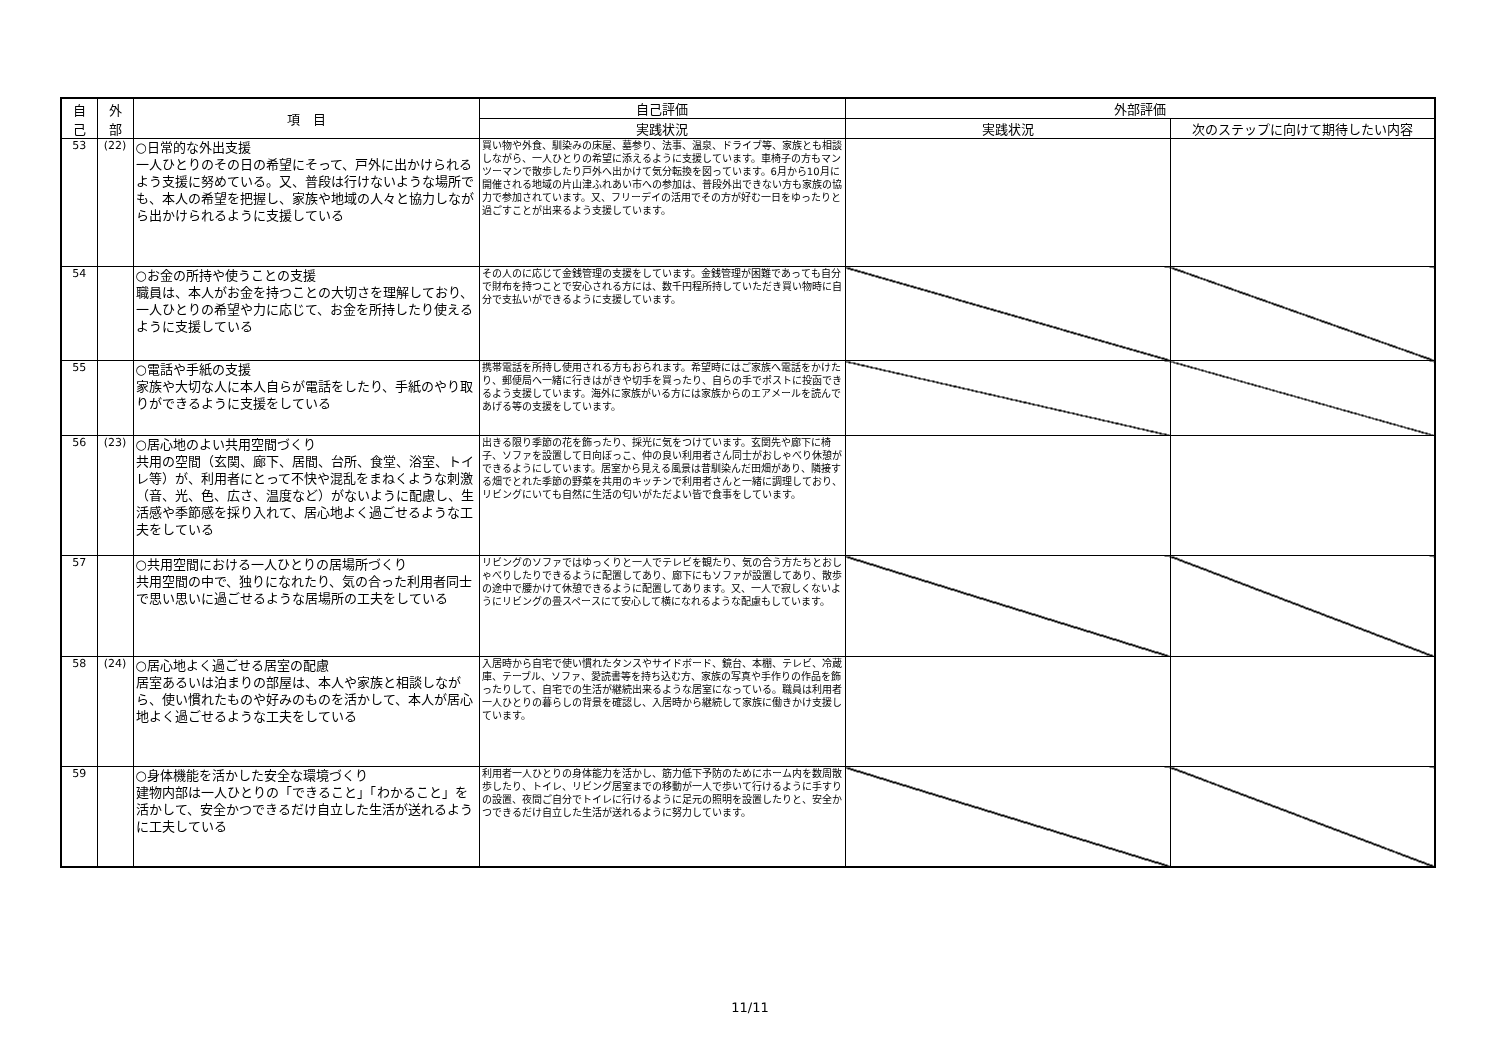| 自 己 | 外 部 | 項 目 | 自己評価 | 外部評価 | |
| --- | --- | --- | --- | --- | --- |
| | | | 実践状況 | 実践状況 | 次のステップに向けて期待したい内容 |
| 53 | (22) | ○日常的な外出支援 一人ひとりのその日の希望にそって、戸外に出かけられるよう支援に努めている。又、普段は行けないような場所でも、本人の希望を把握し、家族や地域の人々と協力しながら出かけられるように支援している | 買い物や外食、馴染みの床屋、墓参り、法事、温泉、ドライブ等、家族とも相談しながら、一人ひとりの希望に添えるように支援しています。車椅子の方もマンツーマンで散歩したり戸外へ出かけて気分転換を図っています。6月から10月に開催される地域の片山津ふれあい市への参加は、普段外出できない方も家族の協力で参加されています。又、フリーデイの活用でその方が好む一日をゆったりと過ごすことが出来るよう支援しています。 | | |
| 54 | | ○お金の所持や使うことの支援 職員は、本人がお金を持つことの大切さを理解しており、一人ひとりの希望や力に応じて、お金を所持したり使えるように支援している | その人のに応じて金銭管理の支援をしています。金銭管理が困難であっても自分で財布を持つことで安心される方には、数千円程所持していただき買い物時に自分で支払いができるように支援しています。 | | |
| 55 | | ○電話や手紙の支援 家族や大切な人に本人自らが電話をしたり、手紙のやり取りができるように支援をしている | 携帯電話を所持し使用される方もおられます。希望時にはご家族へ電話をかけたり、郵便局へ一緒に行きはがきや切手を買ったり、自らの手でポストに投函できるよう支援しています。海外に家族がいる方には家族からのエアメールを読んであげる等の支援をしています。 | | |
| 56 | (23) | ○居心地のよい共用空間づくり 共用の空間（玄関、廊下、居間、台所、食堂、浴室、トイレ等）が、利用者にとって不快や混乱をまねくような刺激（音、光、色、広さ、温度など）がないように配慮し、生活感や季節感を採り入れて、居心地よく過ごせるような工夫をしている | 出きる限り季節の花を飾ったり、採光に気をつけています。玄関先や廊下に椅子、ソファを設置して日向ぼっこ、仲の良い利用者さん同士がおしゃべり休憩ができるようにしています。居室から見える風景は昔馴染んだ田畑があり、隣接する畑でとれた季節の野菜を共用のキッチンで利用者さんと一緒に調理しており、リビングにいても自然に生活の匂いがただよい皆で食事をしています。 | | |
| 57 | | ○共用空間における一人ひとりの居場所づくり 共用空間の中で、独りになれたり、気の合った利用者同士で思い思いに過ごせるような居場所の工夫をしている | リビングのソファではゆっくりと一人でテレビを観たり、気の合う方たちとおしゃべりしたりできるように配置してあり、廊下にもソファが設置してあり、散歩の途中で腰かけて休憩できるように配置してあります。又、一人で寂しくないようにリビングの畳スペースにて安心して横になれるような配慮もしています。 | | |
| 58 | (24) | ○居心地よく過ごせる居室の配慮 居室あるいは泊まりの部屋は、本人や家族と相談しながら、使い慣れたものや好みのものを活かして、本人が居心地よく過ごせるような工夫をしている | 入居時から自宅で使い慣れたタンスやサイドボード、鏡台、本棚、テレビ、冷蔵庫、テーブル、ソファ、愛読書等を持ち込む方、家族の写真や手作りの作品を飾ったりして、自宅での生活が継続出来るような居室になっている。職員は利用者一人ひとりの暮らしの背景を確認し、入居時から継続して家族に働きかけ支援しています。 | | |
| 59 | | ○身体機能を活かした安全な環境づくり 建物内部は一人ひとりの「できること」「わかること」を活かして、安全かつできるだけ自立した生活が送れるように工夫している | 利用者一人ひとりの身体能力を活かし、筋力低下予防のためにホーム内を数周散歩したり、トイレ、リビング居室までの移動が一人で歩いて行けるように手すりの設置、夜間ご自分でトイレに行けるように足元の照明を設置したりと、安全かつできるだけ自立した生活が送れるように努力しています。 | | |
11/11